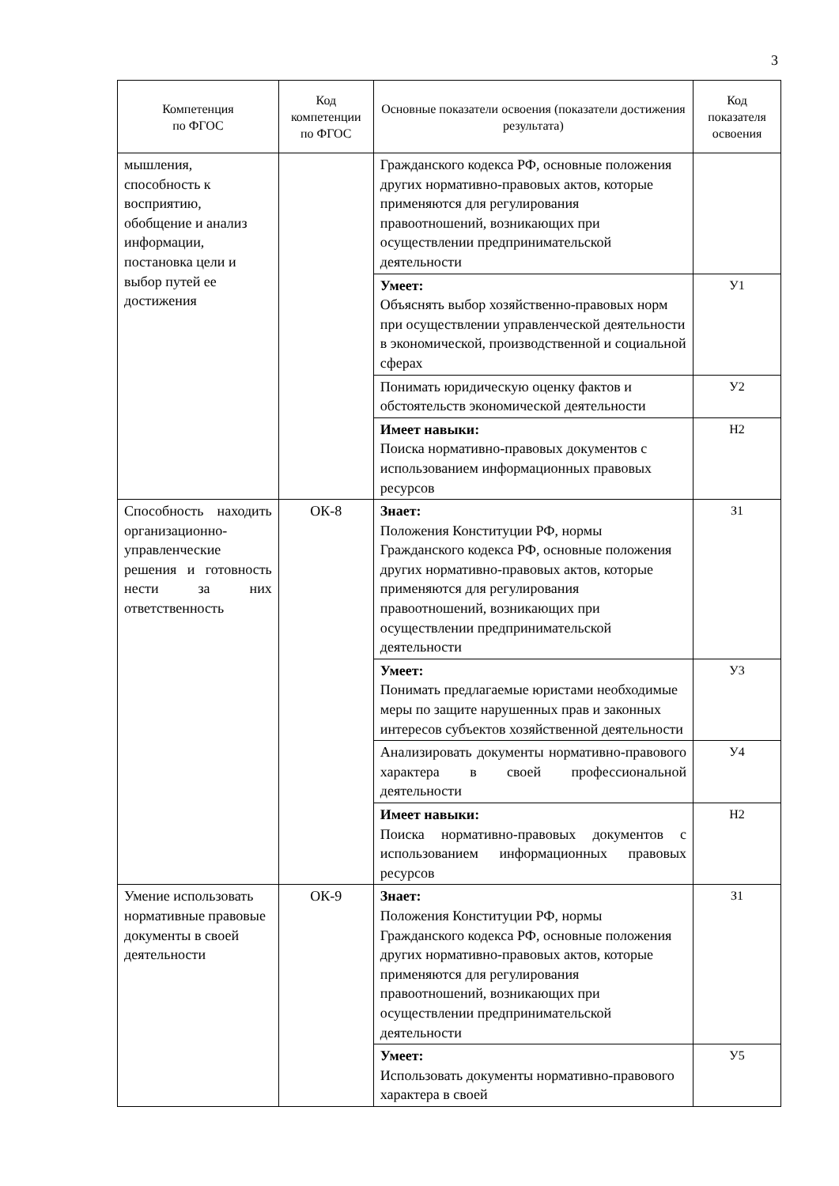3
| Компетенция по ФГОС | Код компетенции по ФГОС | Основные показатели освоения (показатели достижения результата) | Код показателя освоения |
| --- | --- | --- | --- |
| мышления, способность к восприятию, обобщение и анализ информации, постановка цели и выбор путей ее достижения | | Гражданского кодекса РФ, основные положения других нормативно-правовых актов, которые применяются для регулирования правоотношений, возникающих при осуществлении предпринимательской деятельности | |
| | | Умеет: Объяснять выбор хозяйственно-правовых норм при осуществлении управленческой деятельности в экономической, производственной и социальной сферах | У1 |
| | | Понимать юридическую оценку фактов и обстоятельств экономической деятельности | У2 |
| | | Имеет навыки: Поиска нормативно-правовых документов с использованием информационных правовых ресурсов | Н2 |
| Способность находить организационно-управленческие решения и готовность нести за них ответственность | ОК-8 | Знает: Положения Конституции РФ, нормы Гражданского кодекса РФ, основные положения других нормативно-правовых актов, которые применяются для регулирования правоотношений, возникающих при осуществлении предпринимательской деятельности | З1 |
| | | Умеет: Понимать предлагаемые юристами необходимые меры по защите нарушенных прав и законных интересов субъектов хозяйственной деятельности | У3 |
| | | Анализировать документы нормативно-правового характера в своей профессиональной деятельности | У4 |
| | | Имеет навыки: Поиска нормативно-правовых документов с использованием информационных правовых ресурсов | Н2 |
| Умение использовать нормативные правовые документы в своей деятельности | ОК-9 | Знает: Положения Конституции РФ, нормы Гражданского кодекса РФ, основные положения других нормативно-правовых актов, которые применяются для регулирования правоотношений, возникающих при осуществлении предпринимательской деятельности | З1 |
| | | Умеет: Использовать документы нормативно-правового характера в своей | У5 |